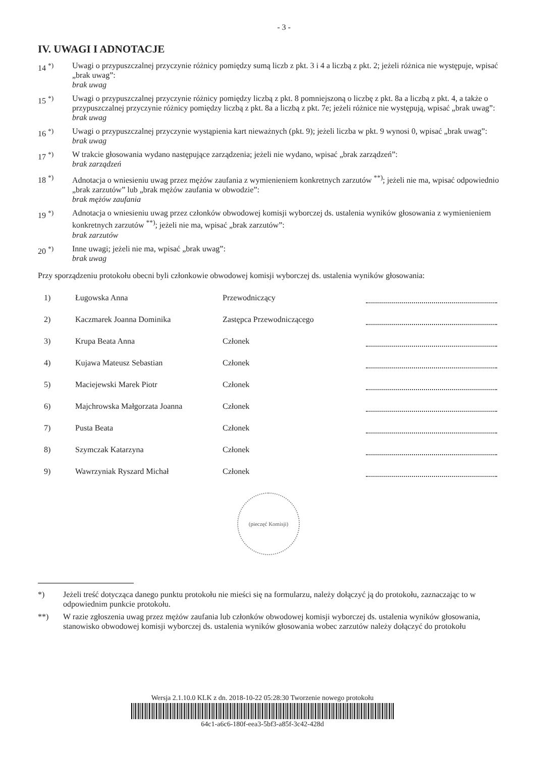- 3 -
IV. UWAGI I ADNOTACJE
14 <sup>*)</sup> Uwagi o przypuszczalnej przyczynie różnicy pomiędzy sumą liczb z pkt. 3 i 4 a liczbą z pkt. 2; jeżeli różnica nie występuje, wpisać „brak uwag”:
brak uwag
15 <sup>*)</sup> Uwagi o przypuszczalnej przyczynie różnicy pomiędzy liczbą z pkt. 8 pomniejszoną o liczbę z pkt. 8a a liczbą z pkt. 4, a także o przypuszczalnej przyczynie różnicy pomiędzy liczbą z pkt. 8a a liczbą z pkt. 7e; jeżeli różnice nie występują, wpisać „brak uwag”:
brak uwag
16 <sup>*)</sup> Uwagi o przypuszczalnej przyczynie wystąpienia kart nieważnych (pkt. 9); jeżeli liczba w pkt. 9 wynosi 0, wpisać „brak uwag”:
brak uwag
17 <sup>*)</sup> W trakcie głosowania wydano następujące zarządzenia; jeżeli nie wydano, wpisać „brak zarządzeń”:
brak zarządzeń
18 <sup>*)</sup> Adnotacja o wniesieniu uwag przez mężów zaufania z wymienieniem konkretnych zarzutów <sup>**)</sup>; jeżeli nie ma, wpisać odpowiednio „brak zarzutów” lub „brak mężów zaufania w obwodzie”:
brak mężów zaufania
19 <sup>*)</sup> Adnotacja o wniesieniu uwag przez członków obwodowej komisji wyborczej ds. ustalenia wyników głosowania z wymienieniem konkretnych zarzutów <sup>**)</sup>; jeżeli nie ma, wpisać „brak zarzutów”:
brak zarzutów
20 <sup>*)</sup> Inne uwagi; jeżeli nie ma, wpisać „brak uwag”:
brak uwag
Przy sporządzeniu protokołu obecni byli członkowie obwodowej komisji wyborczej ds. ustalenia wyników głosowania:
| 1) | Ługowska Anna | Przewodniczący | |
| 2) | Kaczmarek Joanna Dominika | Zastępca Przewodniczącego | |
| 3) | Krupa Beata Anna | Członek | |
| 4) | Kujawa Mateusz Sebastian | Członek | |
| 5) | Maciejewski Marek Piotr | Członek | |
| 6) | Majchrowska Małgorzata Joanna | Członek | |
| 7) | Pusta Beata | Członek | |
| 8) | Szymczak Katarzyna | Członek | |
| 9) | Wawrzyniak Ryszard Michał | Członek | |
(pieczęć Komisji)
*) Jeżeli treść dotycząca danego punktu protokołu nie mieści się na formularzu, należy dołączyć ją do protokołu, zaznaczając to w odpowiednim punkcie protokołu.
**) W razie zgłoszenia uwag przez mężów zaufania lub członków obwodowej komisji wyborczej ds. ustalenia wyników głosowania, stanowisko obwodowej komisji wyborczej ds. ustalenia wyników głosowania wobec zarzutów należy dołączyć do protokołu
Wersja 2.1.10.0 KLK z dn. 2018-10-22 05:28:30 Tworzenie nowego protokołu
64c1-a6c6-180f-eea3-5bf3-a85f-3c42-428d